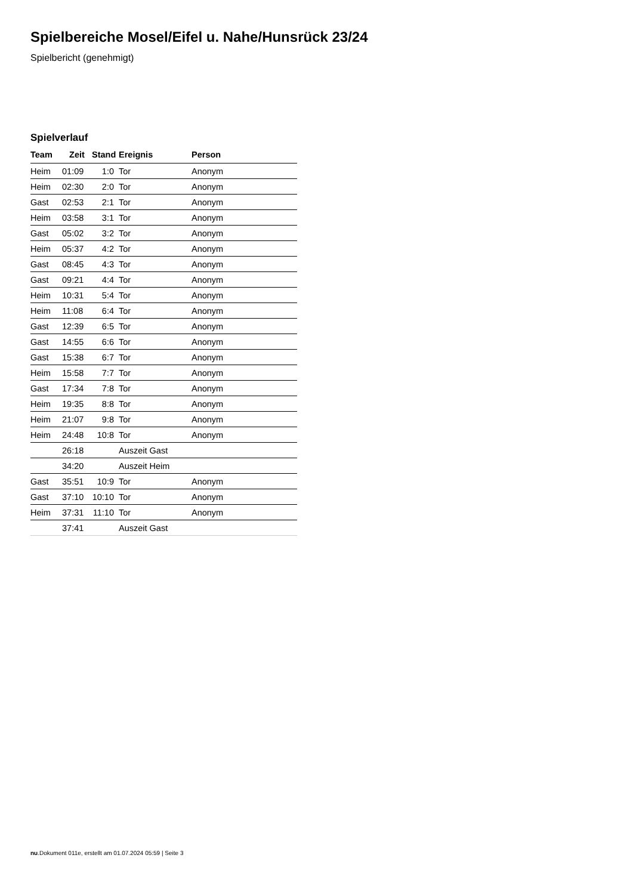Spielbereiche Mosel/Eifel u. Nahe/Hunsrück 23/24
Spielbericht (genehmigt)
Spielverlauf
| Team | Zeit | Stand | Ereignis | Person |
| --- | --- | --- | --- | --- |
| Heim | 01:09 | 1:0 | Tor | Anonym |
| Heim | 02:30 | 2:0 | Tor | Anonym |
| Gast | 02:53 | 2:1 | Tor | Anonym |
| Heim | 03:58 | 3:1 | Tor | Anonym |
| Gast | 05:02 | 3:2 | Tor | Anonym |
| Heim | 05:37 | 4:2 | Tor | Anonym |
| Gast | 08:45 | 4:3 | Tor | Anonym |
| Gast | 09:21 | 4:4 | Tor | Anonym |
| Heim | 10:31 | 5:4 | Tor | Anonym |
| Heim | 11:08 | 6:4 | Tor | Anonym |
| Gast | 12:39 | 6:5 | Tor | Anonym |
| Gast | 14:55 | 6:6 | Tor | Anonym |
| Gast | 15:38 | 6:7 | Tor | Anonym |
| Heim | 15:58 | 7:7 | Tor | Anonym |
| Gast | 17:34 | 7:8 | Tor | Anonym |
| Heim | 19:35 | 8:8 | Tor | Anonym |
| Heim | 21:07 | 9:8 | Tor | Anonym |
| Heim | 24:48 | 10:8 | Tor | Anonym |
| | 26:18 | | Auszeit Gast | |
| | 34:20 | | Auszeit Heim | |
| Gast | 35:51 | 10:9 | Tor | Anonym |
| Gast | 37:10 | 10:10 | Tor | Anonym |
| Heim | 37:31 | 11:10 | Tor | Anonym |
| | 37:41 | | Auszeit Gast | |
nu.Dokument 011e, erstellt am 01.07.2024 05:59 | Seite 3